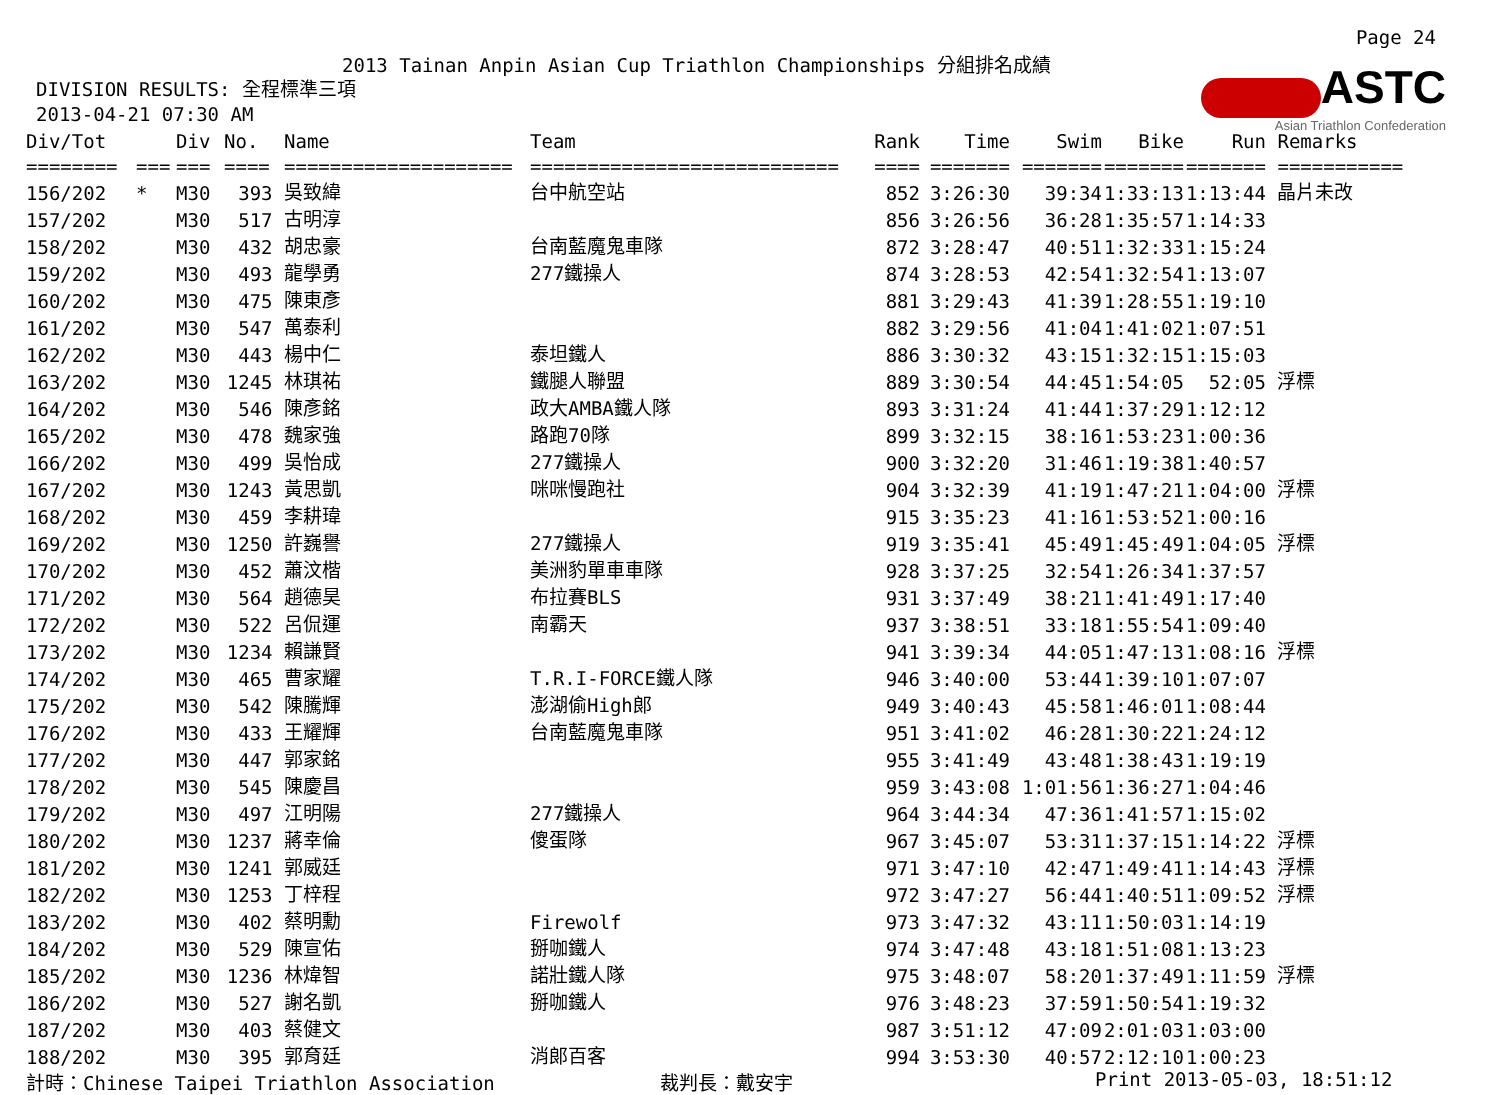Page 24
ASTC
Asian Triathlon Confederation
2013 Tainan Anpin Asian Cup Triathlon Championships 分組排名成績
DIVISION RESULTS: 全程標準三項 2013-04-21 07:30 AM
| Div/Tot | | Div | No. | Name | Team | Rank | Time | Swim | Bike | Run | Remarks |
| --- | --- | --- | --- | --- | --- | --- | --- | --- | --- | --- | --- |
| ======== | === | === | ==== | ==================== | =========================== | ==== | ======= | ======= | ======= | ======= | =========== |
| 156/202 | * | M30 | 393 | 吳致緯 | 台中航空站 | 852 | 3:26:30 | 39:34 | 1:33:13 | 1:13:44 | 晶片未改 |
| 157/202 | | M30 | 517 | 古明淳 | | 856 | 3:26:56 | 36:28 | 1:35:57 | 1:14:33 | |
| 158/202 | | M30 | 432 | 胡忠豪 | 台南藍魔鬼車隊 | 872 | 3:28:47 | 40:51 | 1:32:33 | 1:15:24 | |
| 159/202 | | M30 | 493 | 龍學勇 | 277鐵操人 | 874 | 3:28:53 | 42:54 | 1:32:54 | 1:13:07 | |
| 160/202 | | M30 | 475 | 陳東彥 | | 881 | 3:29:43 | 41:39 | 1:28:55 | 1:19:10 | |
| 161/202 | | M30 | 547 | 萬泰利 | | 882 | 3:29:56 | 41:04 | 1:41:02 | 1:07:51 | |
| 162/202 | | M30 | 443 | 楊中仁 | 泰坦鐵人 | 886 | 3:30:32 | 43:15 | 1:32:15 | 1:15:03 | |
| 163/202 | | M30 | 1245 | 林琪祐 | 鐵腿人聯盟 | 889 | 3:30:54 | 44:45 | 1:54:05 | 52:05 | 浮標 |
| 164/202 | | M30 | 546 | 陳彥銘 | 政大AMBA鐵人隊 | 893 | 3:31:24 | 41:44 | 1:37:29 | 1:12:12 | |
| 165/202 | | M30 | 478 | 魏家強 | 路跑70隊 | 899 | 3:32:15 | 38:16 | 1:53:23 | 1:00:36 | |
| 166/202 | | M30 | 499 | 吳怡成 | 277鐵操人 | 900 | 3:32:20 | 31:46 | 1:19:38 | 1:40:57 | |
| 167/202 | | M30 | 1243 | 黃思凱 | 咪咪慢跑社 | 904 | 3:32:39 | 41:19 | 1:47:21 | 1:04:00 | 浮標 |
| 168/202 | | M30 | 459 | 李耕瑋 | | 915 | 3:35:23 | 41:16 | 1:53:52 | 1:00:16 | |
| 169/202 | | M30 | 1250 | 許巍譽 | 277鐵操人 | 919 | 3:35:41 | 45:49 | 1:45:49 | 1:04:05 | 浮標 |
| 170/202 | | M30 | 452 | 蕭汶楷 | 美洲豹單車車隊 | 928 | 3:37:25 | 32:54 | 1:26:34 | 1:37:57 | |
| 171/202 | | M30 | 564 | 趙德昊 | 布拉賽BLS | 931 | 3:37:49 | 38:21 | 1:41:49 | 1:17:40 | |
| 172/202 | | M30 | 522 | 呂侃運 | 南霸天 | 937 | 3:38:51 | 33:18 | 1:55:54 | 1:09:40 | |
| 173/202 | | M30 | 1234 | 賴謙賢 | | 941 | 3:39:34 | 44:05 | 1:47:13 | 1:08:16 | 浮標 |
| 174/202 | | M30 | 465 | 曹家耀 | T.R.I-FORCE鐵人隊 | 946 | 3:40:00 | 53:44 | 1:39:10 | 1:07:07 | |
| 175/202 | | M30 | 542 | 陳騰輝 | 澎湖偷High郎 | 949 | 3:40:43 | 45:58 | 1:46:01 | 1:08:44 | |
| 176/202 | | M30 | 433 | 王耀輝 | 台南藍魔鬼車隊 | 951 | 3:41:02 | 46:28 | 1:30:22 | 1:24:12 | |
| 177/202 | | M30 | 447 | 郭家銘 | | 955 | 3:41:49 | 43:48 | 1:38:43 | 1:19:19 | |
| 178/202 | | M30 | 545 | 陳慶昌 | | 959 | 3:43:08 | 1:01:56 | 1:36:27 | 1:04:46 | |
| 179/202 | | M30 | 497 | 江明陽 | 277鐵操人 | 964 | 3:44:34 | 47:36 | 1:41:57 | 1:15:02 | |
| 180/202 | | M30 | 1237 | 蔣幸倫 | 傻蛋隊 | 967 | 3:45:07 | 53:31 | 1:37:15 | 1:14:22 | 浮標 |
| 181/202 | | M30 | 1241 | 郭威廷 | | 971 | 3:47:10 | 42:47 | 1:49:41 | 1:14:43 | 浮標 |
| 182/202 | | M30 | 1253 | 丁梓程 | | 972 | 3:47:27 | 56:44 | 1:40:51 | 1:09:52 | 浮標 |
| 183/202 | | M30 | 402 | 蔡明勳 | Firewolf | 973 | 3:47:32 | 43:11 | 1:50:03 | 1:14:19 | |
| 184/202 | | M30 | 529 | 陳宣佑 | 掰咖鐵人 | 974 | 3:47:48 | 43:18 | 1:51:08 | 1:13:23 | |
| 185/202 | | M30 | 1236 | 林煒智 | 諾壯鐵人隊 | 975 | 3:48:07 | 58:20 | 1:37:49 | 1:11:59 | 浮標 |
| 186/202 | | M30 | 527 | 謝名凱 | 掰咖鐵人 | 976 | 3:48:23 | 37:59 | 1:50:54 | 1:19:32 | |
| 187/202 | | M30 | 403 | 蔡健文 | | 987 | 3:51:12 | 47:09 | 2:01:03 | 1:03:00 | |
| 188/202 | | M30 | 395 | 郭育廷 | 消郎百客 | 994 | 3:53:30 | 40:57 | 2:12:10 | 1:00:23 | |
計時：Chinese Taipei Triathlon Association 裁判長：戴安宇 Print 2013-05-03, 18:51:12